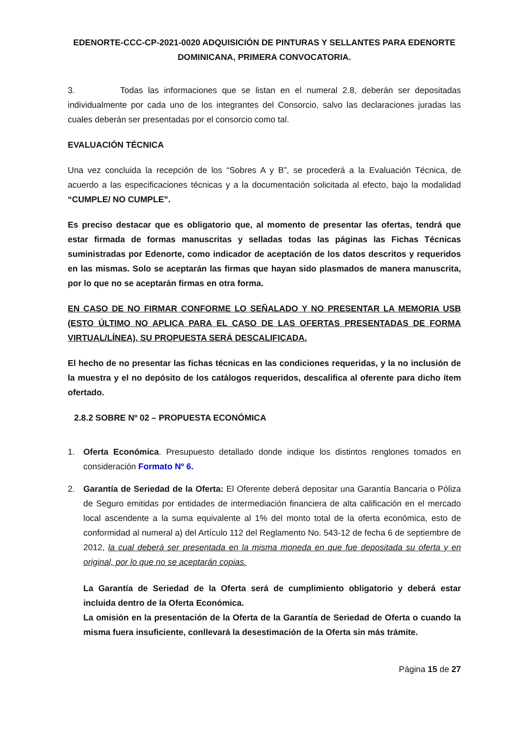EDENORTE-CCC-CP-2021-0020 ADQUISICIÓN DE PINTURAS Y SELLANTES PARA EDENORTE DOMINICANA, PRIMERA CONVOCATORIA.
3. Todas las informaciones que se listan en el numeral 2.8, deberán ser depositadas individualmente por cada uno de los integrantes del Consorcio, salvo las declaraciones juradas las cuales deberán ser presentadas por el consorcio como tal.
EVALUACIÓN TÉCNICA
Una vez concluida la recepción de los “Sobres A y B”, se procederá a la Evaluación Técnica, de acuerdo a las especificaciones técnicas y a la documentación solicitada al efecto, bajo la modalidad “CUMPLE/ NO CUMPLE”.
Es preciso destacar que es obligatorio que, al momento de presentar las ofertas, tendrá que estar firmada de formas manuscritas y selladas todas las páginas las Fichas Técnicas suministradas por Edenorte, como indicador de aceptación de los datos descritos y requeridos en las mismas. Solo se aceptarán las firmas que hayan sido plasmados de manera manuscrita, por lo que no se aceptarán firmas en otra forma.
EN CASO DE NO FIRMAR CONFORME LO SEÑALADO Y NO PRESENTAR LA MEMORIA USB (ESTO ÚLTIMO NO APLICA PARA EL CASO DE LAS OFERTAS PRESENTADAS DE FORMA VIRTUAL/LÍNEA), SU PROPUESTA SERÁ DESCALIFICADA.
El hecho de no presentar las fichas técnicas en las condiciones requeridas, y la no inclusión de la muestra y el no depósito de los catálogos requeridos, descalifica al oferente para dicho ítem ofertado.
2.8.2 SOBRE Nº 02 – PROPUESTA ECONÓMICA
1. Oferta Económica. Presupuesto detallado donde indique los distintos renglones tomados en consideración Formato Nº 6.
2. Garantía de Seriedad de la Oferta: El Oferente deberá depositar una Garantía Bancaria o Póliza de Seguro emitidas por entidades de intermediación financiera de alta calificación en el mercado local ascendente a la suma equivalente al 1% del monto total de la oferta económica, esto de conformidad al numeral a) del Artículo 112 del Reglamento No. 543-12 de fecha 6 de septiembre de 2012, la cual deberá ser presentada en la misma moneda en que fue depositada su oferta y en original, por lo que no se aceptarán copias.
La Garantía de Seriedad de la Oferta será de cumplimiento obligatorio y deberá estar incluida dentro de la Oferta Económica.
La omisión en la presentación de la Oferta de la Garantía de Seriedad de Oferta o cuando la misma fuera insuficiente, conllevará la desestimación de la Oferta sin más trámite.
Página 15 de 27